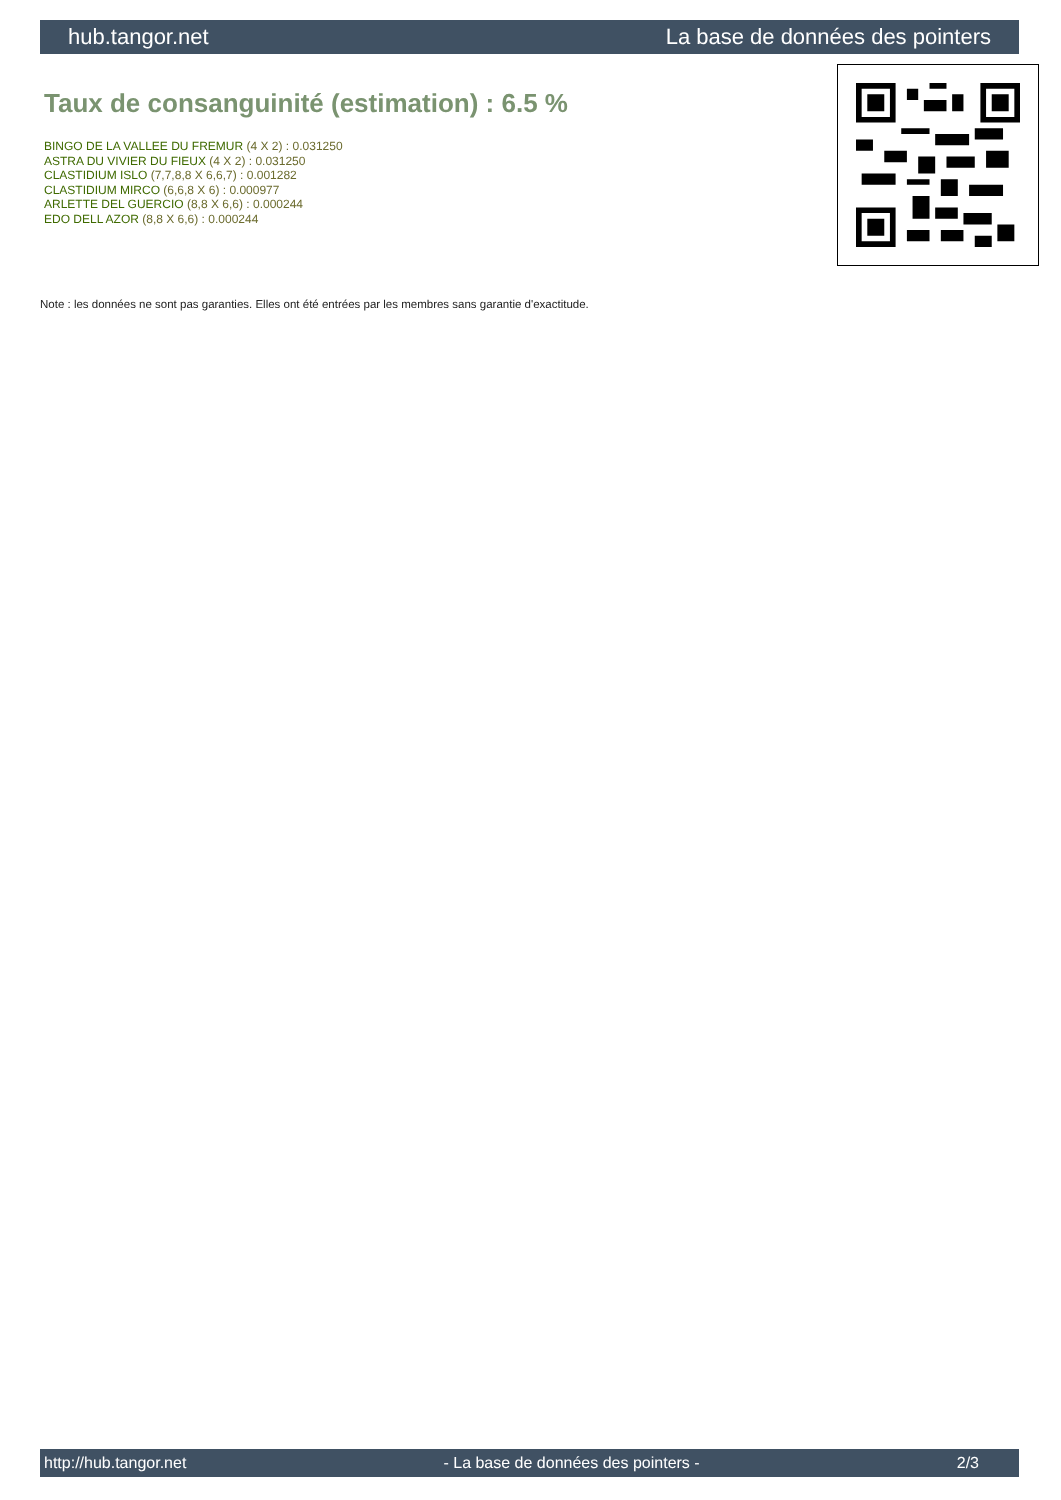hub.tangor.net La base de données des pointers
Taux de consanguinité (estimation) : 6.5 %
BINGO DE LA VALLEE DU FREMUR (4 X 2) : 0.031250
ASTRA DU VIVIER DU FIEUX (4 X 2) : 0.031250
CLASTIDIUM ISLO (7,7,8,8 X 6,6,7) : 0.001282
CLASTIDIUM MIRCO (6,6,8 X 6) : 0.000977
ARLETTE DEL GUERCIO (8,8 X 6,6) : 0.000244
EDO DELL AZOR (8,8 X 6,6) : 0.000244
Note : les données ne sont pas garanties. Elles ont été entrées par les membres sans garantie d'exactitude.
http://hub.tangor.net - La base de données des pointers - 2/3